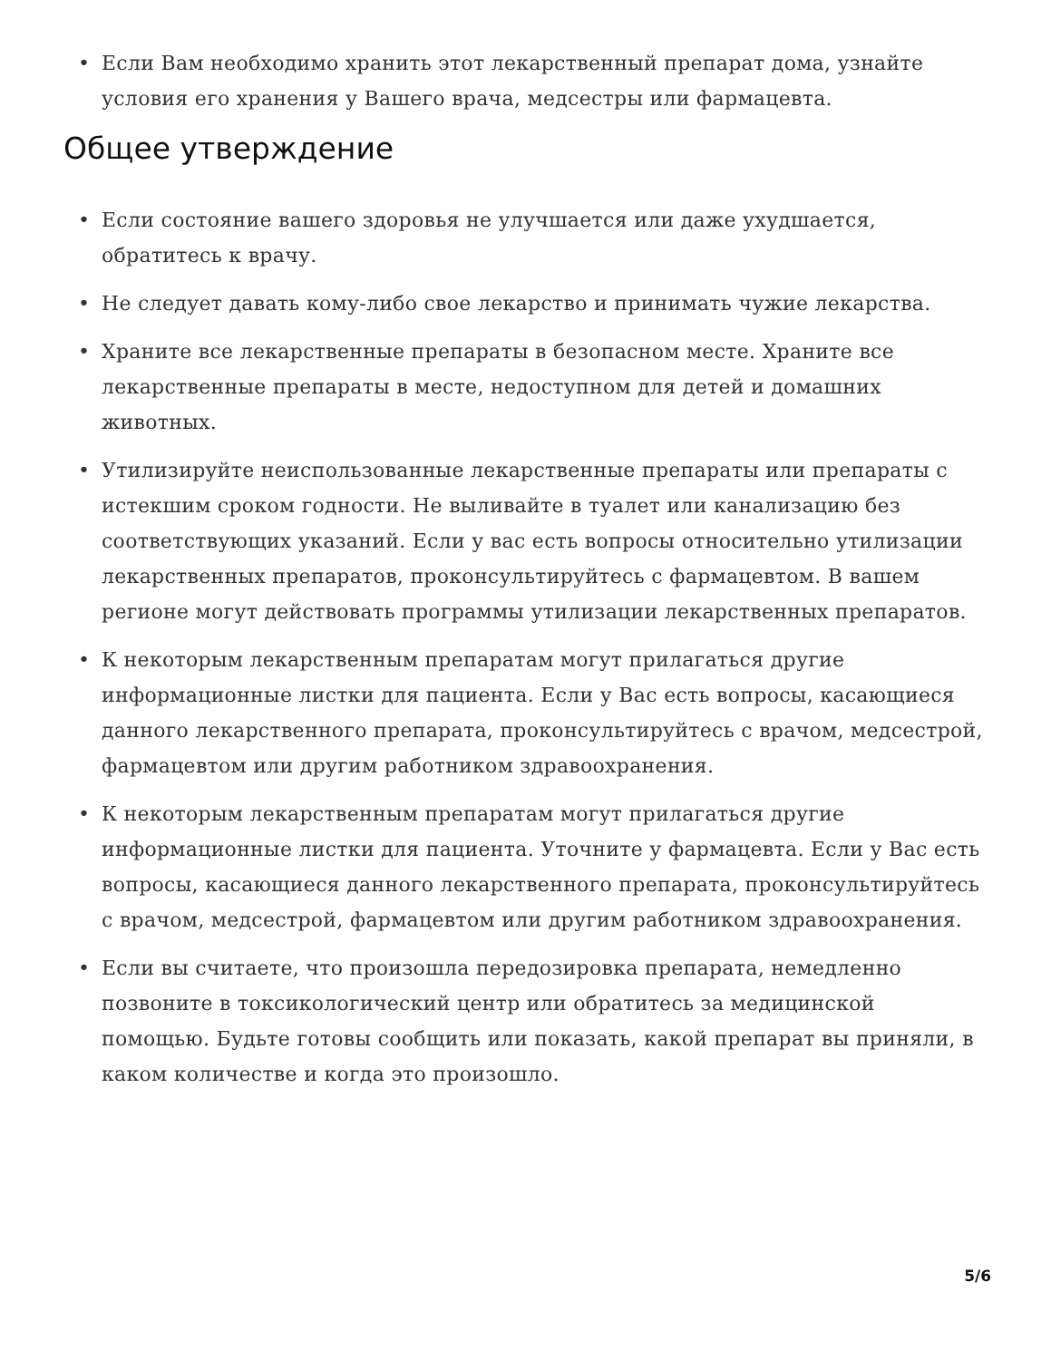• Если Вам необходимо хранить этот лекарственный препарат дома, узнайте условия его хранения у Вашего врача, медсестры или фармацевта.
Общее утверждение
• Если состояние вашего здоровья не улучшается или даже ухудшается, обратитесь к врачу.
• Не следует давать кому-либо свое лекарство и принимать чужие лекарства.
• Храните все лекарственные препараты в безопасном месте. Храните все лекарственные препараты в месте, недоступном для детей и домашних животных.
• Утилизируйте неиспользованные лекарственные препараты или препараты с истекшим сроком годности. Не выливайте в туалет или канализацию без соответствующих указаний. Если у вас есть вопросы относительно утилизации лекарственных препаратов, проконсультируйтесь с фармацевтом. В вашем регионе могут действовать программы утилизации лекарственных препаратов.
• К некоторым лекарственным препаратам могут прилагаться другие информационные листки для пациента. Если у Вас есть вопросы, касающиеся данного лекарственного препарата, проконсультируйтесь с врачом, медсестрой, фармацевтом или другим работником здравоохранения.
• К некоторым лекарственным препаратам могут прилагаться другие информационные листки для пациента. Уточните у фармацевта. Если у Вас есть вопросы, касающиеся данного лекарственного препарата, проконсультируйтесь с врачом, медсестрой, фармацевтом или другим работником здравоохранения.
• Если вы считаете, что произошла передозировка препарата, немедленно позвоните в токсикологический центр или обратитесь за медицинской помощью. Будьте готовы сообщить или показать, какой препарат вы приняли, в каком количестве и когда это произошло.
5/6